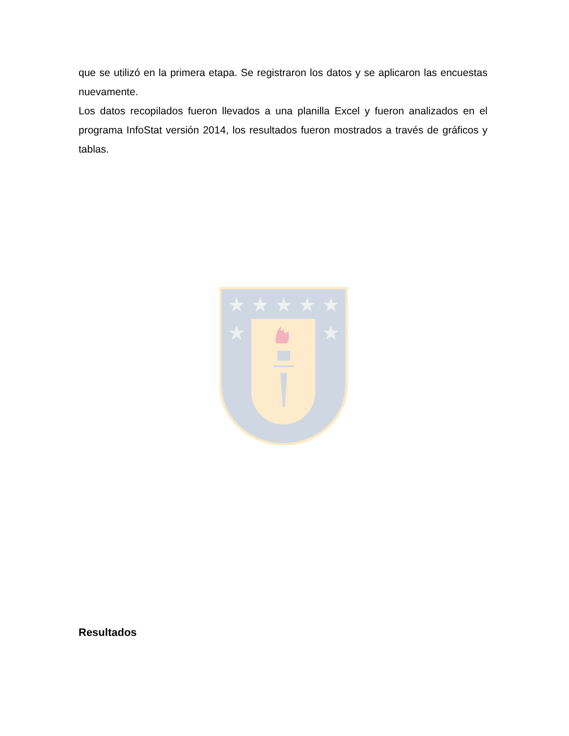que se utilizó en la primera etapa. Se registraron los datos y se aplicaron las encuestas nuevamente.
Los datos recopilados fueron llevados a una planilla Excel y fueron analizados en el programa InfoStat versión 2014, los resultados fueron mostrados a través de gráficos y tablas.
★
★
★
★
★
★
★
Resultados